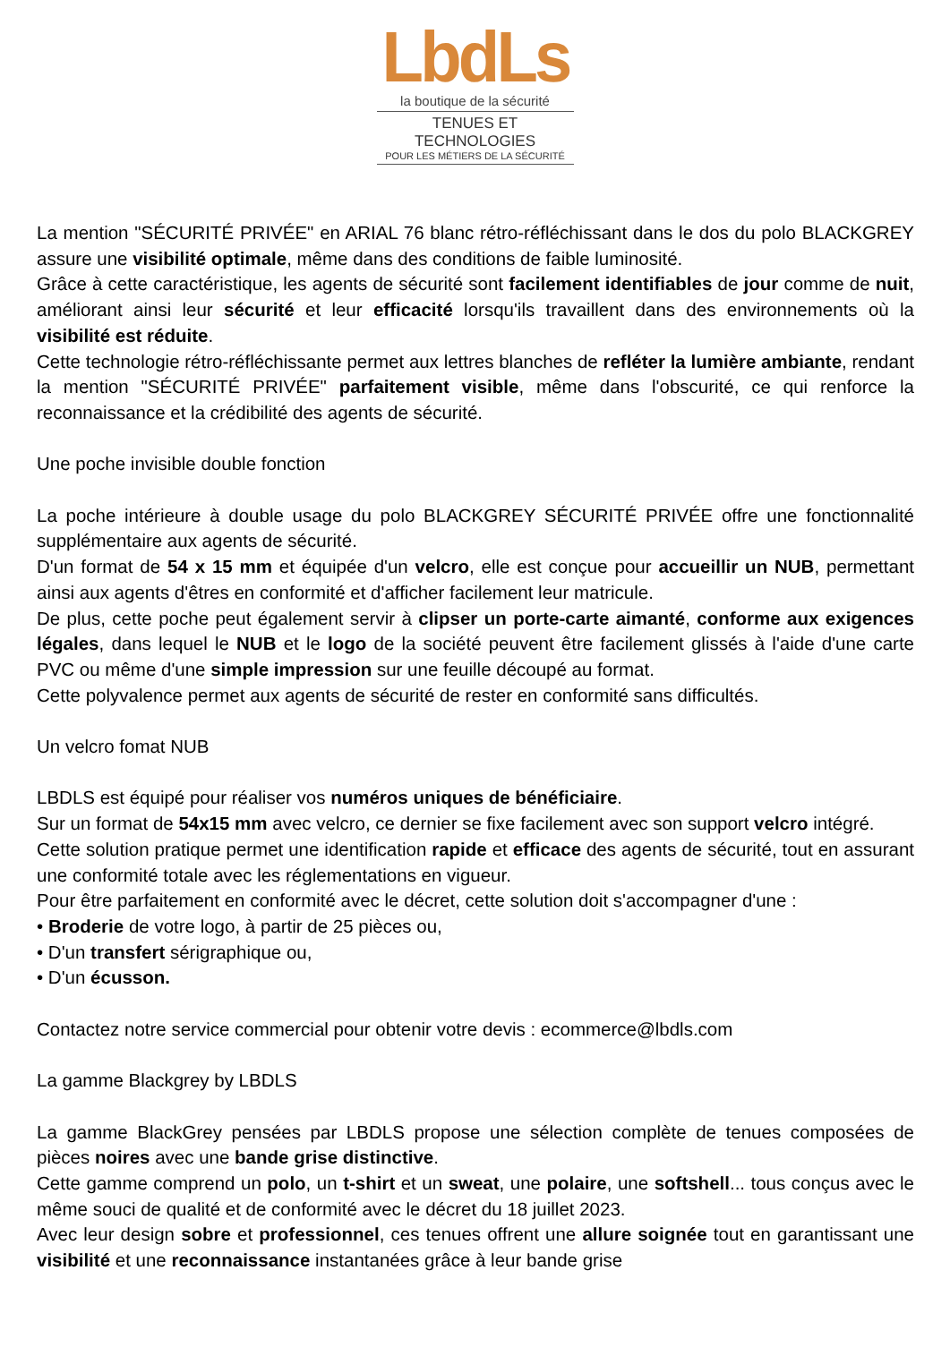LbdLs
la boutique de la sécurité
TENUES ET TECHNOLOGIES
POUR LES MÉTIERS DE LA SÉCURITÉ
La mention "SÉCURITÉ PRIVÉE" en ARIAL 76 blanc rétro-réfléchissant dans le dos du polo BLACKGREY assure une visibilité optimale, même dans des conditions de faible luminosité.
Grâce à cette caractéristique, les agents de sécurité sont facilement identifiables de jour comme de nuit, améliorant ainsi leur sécurité et leur efficacité lorsqu'ils travaillent dans des environnements où la visibilité est réduite.
Cette technologie rétro-réfléchissante permet aux lettres blanches de refléter la lumière ambiante, rendant la mention "SÉCURITÉ PRIVÉE" parfaitement visible, même dans l'obscurité, ce qui renforce la reconnaissance et la crédibilité des agents de sécurité.
Une poche invisible double fonction
La poche intérieure à double usage du polo BLACKGREY SÉCURITÉ PRIVÉE offre une fonctionnalité supplémentaire aux agents de sécurité.
D'un format de 54 x 15 mm et équipée d'un velcro, elle est conçue pour accueillir un NUB, permettant ainsi aux agents d'êtres en conformité et d'afficher facilement leur matricule.
De plus, cette poche peut également servir à clipser un porte-carte aimanté, conforme aux exigences légales, dans lequel le NUB et le logo de la société peuvent être facilement glissés à l'aide d'une carte PVC ou même d'une simple impression sur une feuille découpé au format.
Cette polyvalence permet aux agents de sécurité de rester en conformité sans difficultés.
Un velcro fomat NUB
LBDLS est équipé pour réaliser vos numéros uniques de bénéficiaire.
Sur un format de 54x15 mm avec velcro, ce dernier se fixe facilement avec son support velcro intégré.
Cette solution pratique permet une identification rapide et efficace des agents de sécurité, tout en assurant une conformité totale avec les réglementations en vigueur.
Pour être parfaitement en conformité avec le décret, cette solution doit s'accompagner d'une :
• Broderie de votre logo, à partir de 25 pièces ou,
• D'un transfert sérigraphique ou,
• D'un écusson.
Contactez notre service commercial pour obtenir votre devis : ecommerce@lbdls.com
La gamme Blackgrey by LBDLS
La gamme BlackGrey pensées par LBDLS propose une sélection complète de tenues composées de pièces noires avec une bande grise distinctive.
Cette gamme comprend un polo, un t-shirt et un sweat, une polaire, une softshell... tous conçus avec le même souci de qualité et de conformité avec le décret du 18 juillet 2023.
Avec leur design sobre et professionnel, ces tenues offrent une allure soignée tout en garantissant une visibilité et une reconnaissance instantanées grâce à leur bande grise